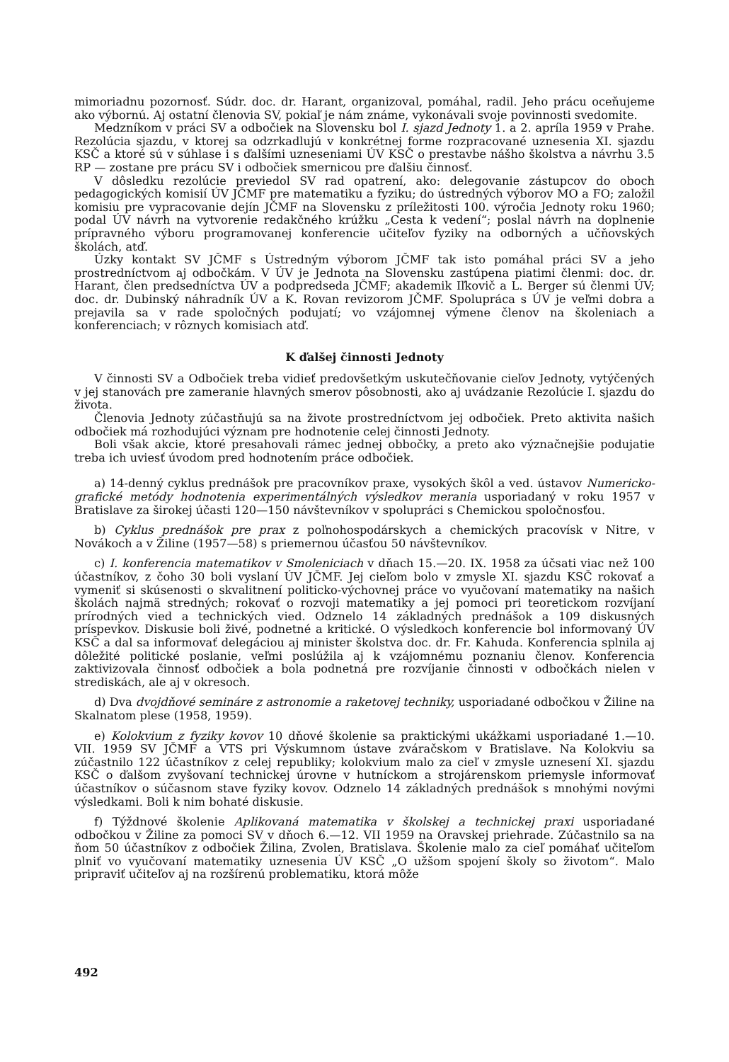mimoriadnu pozornosť. Súdr. doc. dr. Harant, organizoval, pomáhal, radil. Jeho prácu oceňujeme ako výbornú. Aj ostatní členovia SV, pokiaľ je nám známe, vykonávali svoje povinnosti svedomite.
Medzníkom v práci SV a odbočiek na Slovensku bol I. sjazd Jednoty 1. a 2. apríla 1959 v Prahe. Rezolúcia sjazdu, v ktorej sa odzrkadlujú v konkrétnej forme rozpracované uznesenia XI. sjazdu KSČ a ktoré sú v súhlase i s ďalšími uzneseniami ÚV KSČ o prestavbe nášho školstva a návrhu 3.5 RP — zostane pre prácu SV i odbočiek smernicou pre ďalšiu činnosť.
V dôsledku rezolúcie previedol SV rad opatrení, ako: delegovanie zástupcov do oboch pedagogických komisií ÚV JČMF pre matematiku a fyziku; do ústredných výborov MO a FO; založil komisiu pre vypracovanie dejín JČMF na Slovensku z príležitosti 100. výročia Jednoty roku 1960; podal ÚV návrh na vytvorenie redakčného krúžku „Cesta k vedení“; poslal návrh na doplnenie prípravného výboru programovanej konferencie učiteľov fyziky na odborných a učňovských školách, atď.
Úzky kontakt SV JČMF s Ústredným výborom JČMF tak isto pomáhal práci SV a jeho prostredníctvom aj odbočkám. V ÚV je Jednota na Slovensku zastúpena piatimi členmi: doc. dr. Harant, člen predsedníctva ÚV a podpredseda JČMF; akademik Iľkovič a L. Berger sú členmi ÚV; doc. dr. Dubinský náhradník ÚV a K. Rovan revizorom JČMF. Spolupráca s ÚV je veľmi dobra a prejavila sa v rade spoločných podujatí; vo vzájomnej výmene členov na školeniach a konferenciach; v rôznych komisiach atď.
K ďalšej činnosti Jednoty
V činnosti SV a Odbočiek treba vidieť predovšetkým uskutečňovanie cieľov Jednoty, vytýčených v jej stanovách pre zameranie hlavných smerov pôsobnosti, ako aj uvádzanie Rezolúcie I. sjazdu do života.
Členovia Jednoty zúčastňujú sa na živote prostredníctvom jej odbočiek. Preto aktivita našich odbočiek má rozhodujúci význam pre hodnotenie celej činnosti Jednoty.
Boli však akcie, ktoré presahovali rámec jednej obbočky, a preto ako význačnejšie podujatie treba ich uviesť úvodom pred hodnotením práce odbočiek.
a) 14-denný cyklus prednášok pre pracovníkov praxe, vysokých škôl a ved. ústavov Numericko-grafické metódy hodnotenia experimentálných výsledkov merania usporiadaný v roku 1957 v Bratislave za širokej účasti 120—150 návštevníkov v spolupráci s Chemickou spoločnosťou.
b) Cyklus prednášok pre prax z poľnohospodárskych a chemických pracovísk v Nitre, v Novákoch a v Žiline (1957—58) s priemernou účasťou 50 návštevníkov.
c) I. konferencia matematikov v Smoleniciach v dňach 15.—20. IX. 1958 za účsati viac než 100 účastníkov, z čoho 30 boli vyslaní ÚV JČMF. Jej cieľom bolo v zmysle XI. sjazdu KSČ rokovať a vymeniť si skúsenosti o skvalitnení politicko-výchovnej práce vo vyučovaní matematiky na našich školách najmä stredných; rokovať o rozvoji matematiky a jej pomoci pri teoretickom rozvíjaní prírodných vied a technických vied. Odznelo 14 základných prednášok a 109 diskusných príspevkov. Diskusie boli živé, podnetné a kritické. O výsledkoch konferencie bol informovaný ÚV KSČ a dal sa informovať delegáciou aj minister školstva doc. dr. Fr. Kahuda. Konferencia splnila aj dôležité politické poslanie, veľmi poslúžila aj k vzájomnému poznaniu členov. Konferencia zaktivizovala činnosť odbočiek a bola podnetná pre rozvíjanie činnosti v odbočkách nielen v strediskách, ale aj v okresoch.
d) Dva dvojdňové semináre z astronomie a raketovej techniky, usporiadané odbočkou v Žiline na Skalnatom plese (1958, 1959).
e) Kolokvium z fyziky kovov 10 dňové školenie sa praktickými ukážkami usporiadané 1.—10. VII. 1959 SV JČMF a VTS pri Výskumnom ústave zváračskom v Bratislave. Na Kolokviu sa zúčastnilo 122 účastníkov z celej republiky; kolokvium malo za cieľ v zmysle uznesení XI. sjazdu KSČ o ďalšom zvyšovaní technickej úrovne v hutníckom a strojárenskom priemysle informovať účastníkov o súčasnom stave fyziky kovov. Odznelo 14 základných prednášok s mnohými novými výsledkami. Boli k nim bohaté diskusie.
f) Týždnové školenie Aplikovaná matematika v školskej a technickej praxi usporiadané odbočkou v Žiline za pomoci SV v dňoch 6.—12. VII 1959 na Oravskej priehrade. Zúčastnilo sa na ňom 50 účastníkov z odbočiek Žilina, Zvolen, Bratislava. Školenie malo za cieľ pomáhať učiteľom plniť vo vyučovaní matematiky uznesenia ÚV KSČ „O užšom spojení školy so životom“. Malo pripraviť učiteľov aj na rozšírenú problematiku, ktorá môže
492